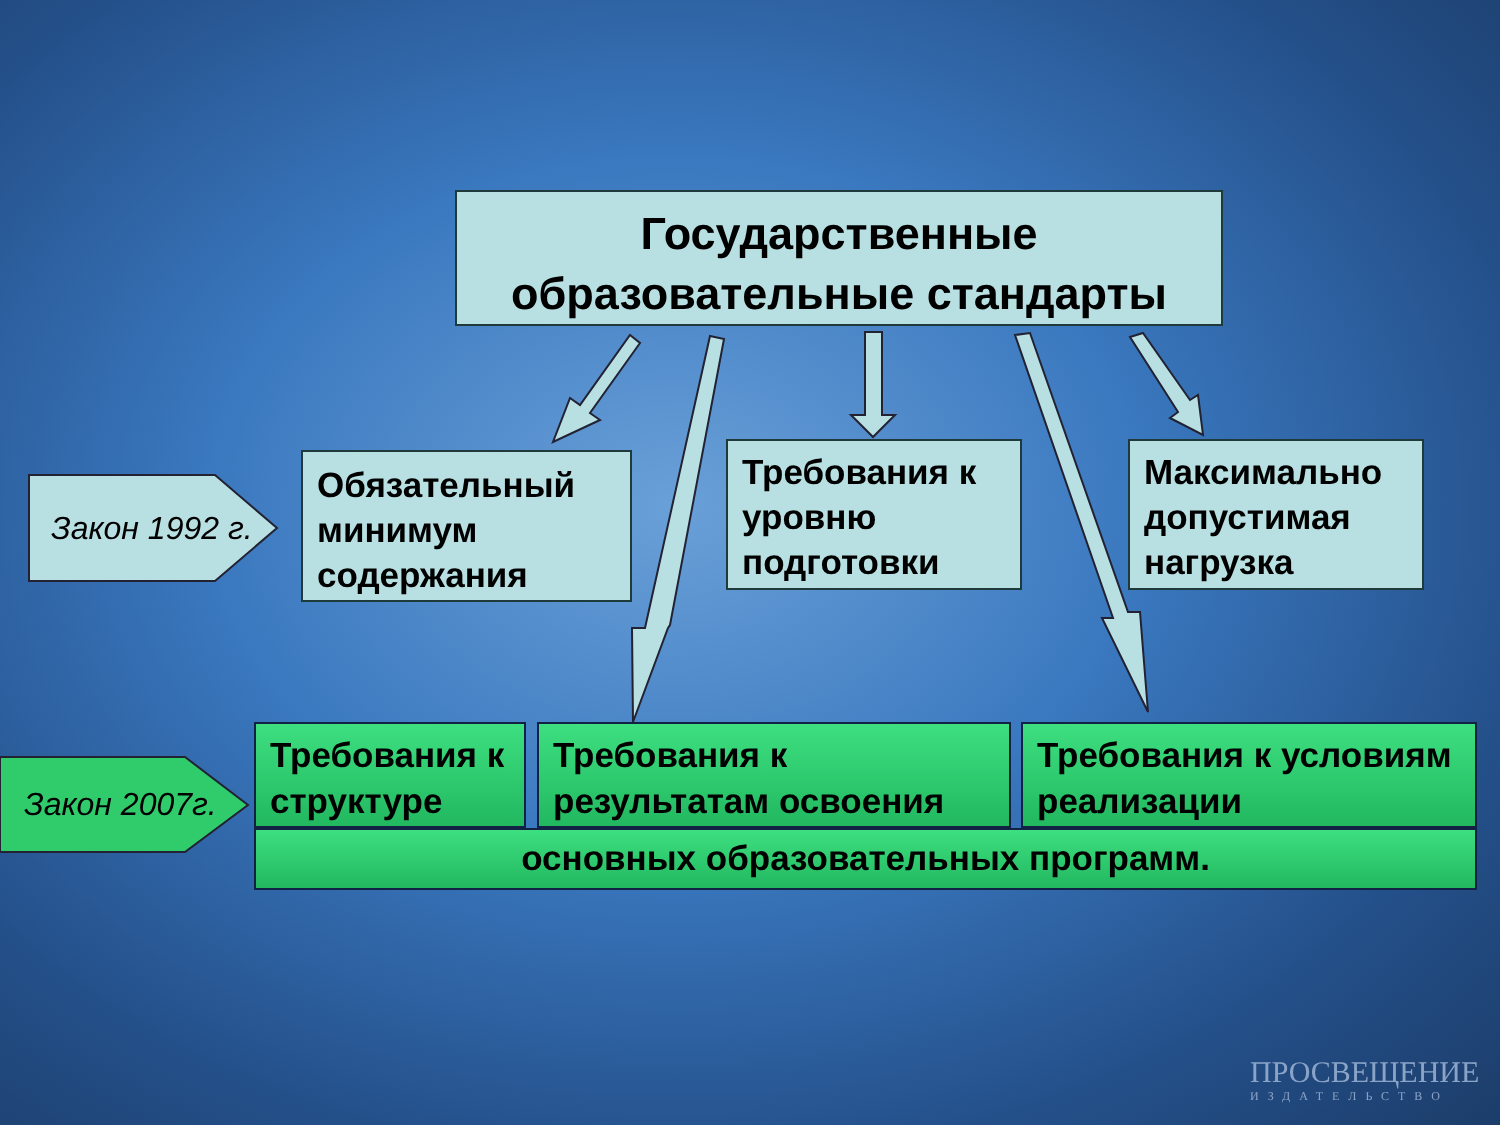Государственные
образовательные стандарты
Закон 1992 г.
Обязательный минимум содержания
Требования к уровню подготовки
Максимально допустимая нагрузка
Закон 2007г.
Требования к структуре
Требования к результатам освоения
Требования к условиям реализации
основных образовательных программ.
ПРОСВЕЩЕНИЕ
ИЗДАТЕЛЬСТВО